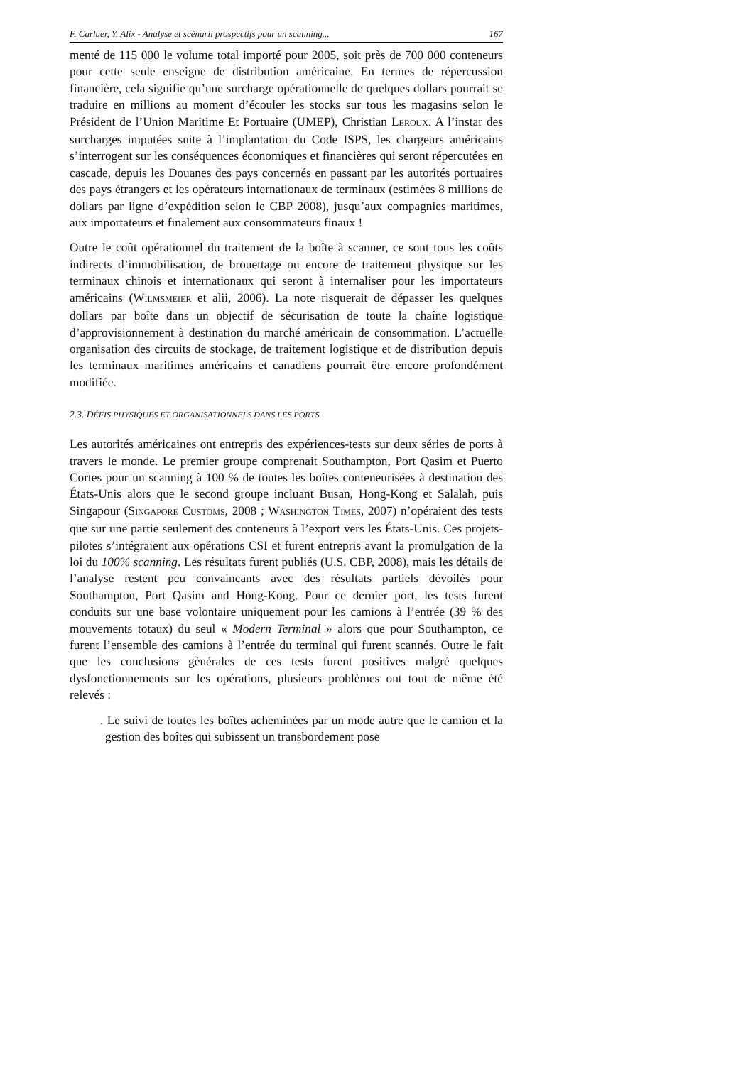F. Carluer, Y. Alix - Analyse et scénarii prospectifs pour un scanning... 167
menté de 115 000 le volume total importé pour 2005, soit près de 700 000 conteneurs pour cette seule enseigne de distribution américaine. En termes de répercussion financière, cela signifie qu’une surcharge opérationnelle de quelques dollars pourrait se traduire en millions au moment d’écouler les stocks sur tous les magasins selon le Président de l’Union Maritime Et Portuaire (UMEP), Christian LEROUX. A l’instar des surcharges imputées suite à l’implantation du Code ISPS, les chargeurs américains s’interrogent sur les conséquences économiques et financières qui seront répercutées en cascade, depuis les Douanes des pays concernés en passant par les autorités portuaires des pays étrangers et les opérateurs internationaux de terminaux (estimées 8 millions de dollars par ligne d’expédition selon le CBP 2008), jusqu’aux compagnies maritimes, aux importateurs et finalement aux consommateurs finaux !
Outre le coût opérationnel du traitement de la boîte à scanner, ce sont tous les coûts indirects d’immobilisation, de brouettage ou encore de traitement physique sur les terminaux chinois et internationaux qui seront à internaliser pour les importateurs américains (WILMSMEIER et alii, 2006). La note risquerait de dépasser les quelques dollars par boîte dans un objectif de sécurisation de toute la chaîne logistique d’approvisionnement à destination du marché américain de consommation. L’actuelle organisation des circuits de stockage, de traitement logistique et de distribution depuis les terminaux maritimes américains et canadiens pourrait être encore profondément modifiée.
2.3. DÉFIS PHYSIQUES ET ORGANISATIONNELS DANS LES PORTS
Les autorités américaines ont entrepris des expériences-tests sur deux séries de ports à travers le monde. Le premier groupe comprenait Southampton, Port Qasim et Puerto Cortes pour un scanning à 100 % de toutes les boîtes conteneurisées à destination des États-Unis alors que le second groupe incluant Busan, Hong-Kong et Salalah, puis Singapour (SINGAPORE CUSTOMS, 2008 ; WASHINGTON TIMES, 2007) n’opéraient des tests que sur une partie seulement des conteneurs à l’export vers les États-Unis. Ces projets-pilotes s’intégraient aux opérations CSI et furent entrepris avant la promulgation de la loi du 100% scanning. Les résultats furent publiés (U.S. CBP, 2008), mais les détails de l’analyse restent peu convaincants avec des résultats partiels dévoilés pour Southampton, Port Qasim and Hong-Kong. Pour ce dernier port, les tests furent conduits sur une base volontaire uniquement pour les camions à l’entrée (39 % des mouvements totaux) du seul « Modern Terminal » alors que pour Southampton, ce furent l’ensemble des camions à l’entrée du terminal qui furent scannés. Outre le fait que les conclusions générales de ces tests furent positives malgré quelques dysfonctionnements sur les opérations, plusieurs problèmes ont tout de même été relevés :
. Le suivi de toutes les boîtes acheminées par un mode autre que le camion et la gestion des boîtes qui subissent un transbordement pose